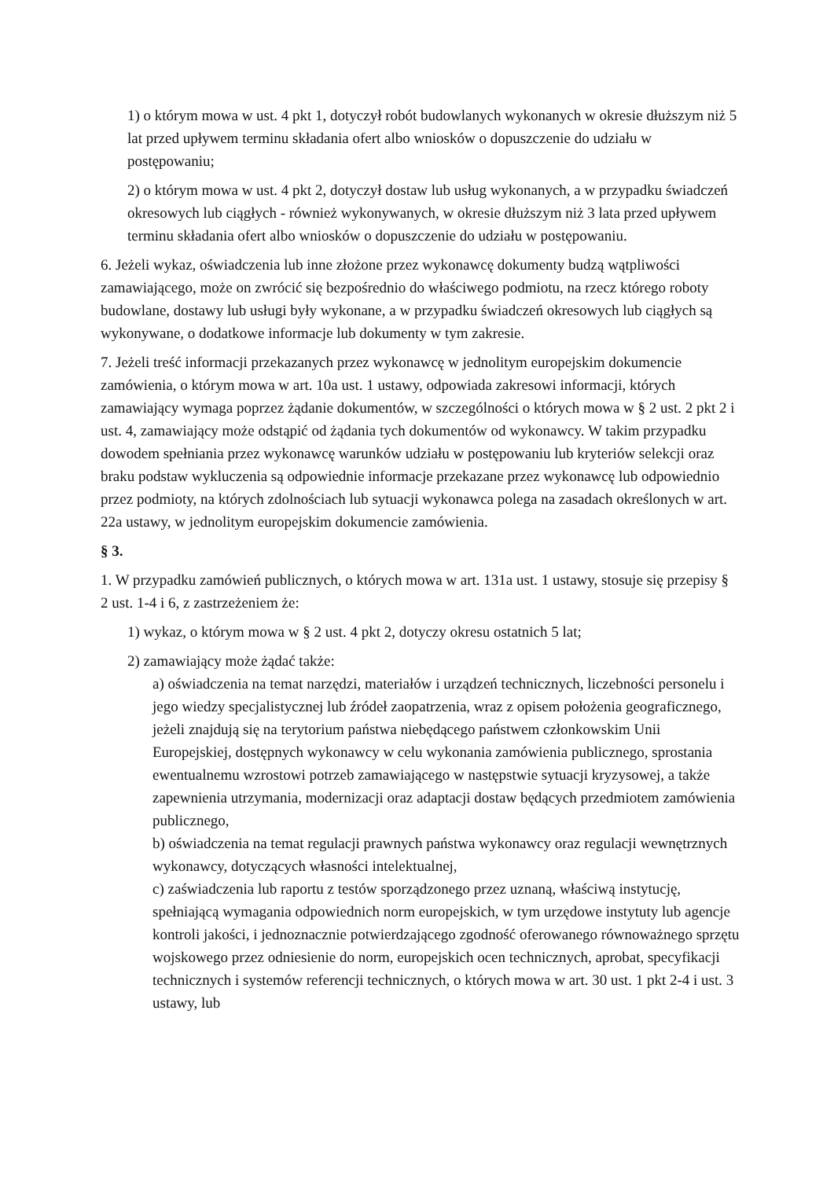1) o którym mowa w ust. 4 pkt 1, dotyczył robót budowlanych wykonanych w okresie dłuższym niż 5 lat przed upływem terminu składania ofert albo wniosków o dopuszczenie do udziału w postępowaniu;
2) o którym mowa w ust. 4 pkt 2, dotyczył dostaw lub usług wykonanych, a w przypadku świadczeń okresowych lub ciągłych - również wykonywanych, w okresie dłuższym niż 3 lata przed upływem terminu składania ofert albo wniosków o dopuszczenie do udziału w postępowaniu.
6. Jeżeli wykaz, oświadczenia lub inne złożone przez wykonawcę dokumenty budzą wątpliwości zamawiającego, może on zwrócić się bezpośrednio do właściwego podmiotu, na rzecz którego roboty budowlane, dostawy lub usługi były wykonane, a w przypadku świadczeń okresowych lub ciągłych są wykonywane, o dodatkowe informacje lub dokumenty w tym zakresie.
7. Jeżeli treść informacji przekazanych przez wykonawcę w jednolitym europejskim dokumencie zamówienia, o którym mowa w art. 10a ust. 1 ustawy, odpowiada zakresowi informacji, których zamawiający wymaga poprzez żądanie dokumentów, w szczególności o których mowa w § 2 ust. 2 pkt 2 i ust. 4, zamawiający może odstąpić od żądania tych dokumentów od wykonawcy. W takim przypadku dowodem spełniania przez wykonawcę warunków udziału w postępowaniu lub kryteriów selekcji oraz braku podstaw wykluczenia są odpowiednie informacje przekazane przez wykonawcę lub odpowiednio przez podmioty, na których zdolnościach lub sytuacji wykonawca polega na zasadach określonych w art. 22a ustawy, w jednolitym europejskim dokumencie zamówienia.
§ 3.
1. W przypadku zamówień publicznych, o których mowa w art. 131a ust. 1 ustawy, stosuje się przepisy § 2 ust. 1-4 i 6, z zastrzeżeniem że:
1) wykaz, o którym mowa w § 2 ust. 4 pkt 2, dotyczy okresu ostatnich 5 lat;
2) zamawiający może żądać także:
a) oświadczenia na temat narzędzi, materiałów i urządzeń technicznych, liczebności personelu i jego wiedzy specjalistycznej lub źródeł zaopatrzenia, wraz z opisem położenia geograficznego, jeżeli znajdują się na terytorium państwa niebędącego państwem członkowskim Unii Europejskiej, dostępnych wykonawcy w celu wykonania zamówienia publicznego, sprostania ewentualnemu wzrostowi potrzeb zamawiającego w następstwie sytuacji kryzysowej, a także zapewnienia utrzymania, modernizacji oraz adaptacji dostaw będących przedmiotem zamówienia publicznego,
b) oświadczenia na temat regulacji prawnych państwa wykonawcy oraz regulacji wewnętrznych wykonawcy, dotyczących własności intelektualnej,
c) zaświadczenia lub raportu z testów sporządzonego przez uznaną, właściwą instytucję, spełniającą wymagania odpowiednich norm europejskich, w tym urzędowe instytuty lub agencje kontroli jakości, i jednoznacznie potwierdzającego zgodność oferowanego równoważnego sprzętu wojskowego przez odniesienie do norm, europejskich ocen technicznych, aprobat, specyfikacji technicznych i systemów referencji technicznych, o których mowa w art. 30 ust. 1 pkt 2-4 i ust. 3 ustawy, lub